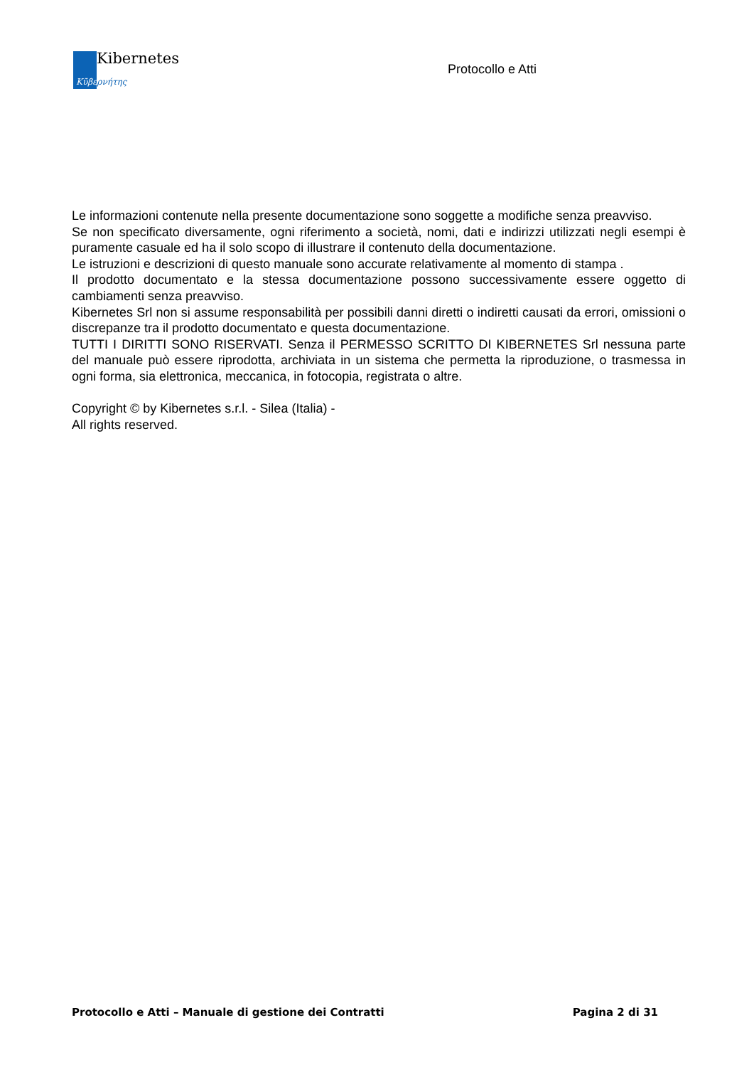Kibernetes
Κῦβερνήτης
Protocollo e Atti
Le informazioni contenute nella presente documentazione sono soggette a modifiche senza preavviso.
Se non specificato diversamente, ogni riferimento a società, nomi, dati e indirizzi utilizzati negli esempi è puramente casuale ed ha il solo scopo di illustrare il contenuto della documentazione.
Le istruzioni e descrizioni di questo manuale sono accurate relativamente al momento di stampa .
Il prodotto documentato e la stessa documentazione possono successivamente essere oggetto di cambiamenti senza preavviso.
Kibernetes Srl non si assume responsabilità per possibili danni diretti o indiretti causati da errori, omissioni o discrepanze tra il prodotto documentato e questa documentazione.
TUTTI I DIRITTI SONO RISERVATI. Senza il PERMESSO SCRITTO DI KIBERNETES Srl nessuna parte del manuale può essere riprodotta, archiviata in un sistema che permetta la riproduzione, o trasmessa in ogni forma, sia elettronica, meccanica, in fotocopia, registrata o altre.
Copyright © by Kibernetes s.r.l. - Silea (Italia) -
All rights reserved.
Protocollo e Atti – Manuale di gestione dei Contratti Pagina 2 di 31